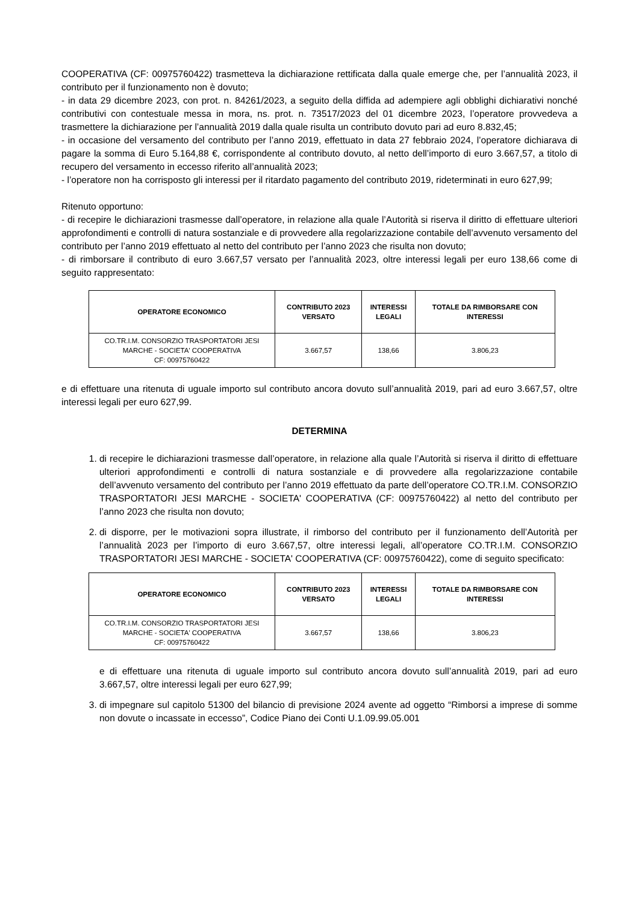COOPERATIVA (CF: 00975760422) trasmetteva la dichiarazione rettificata dalla quale emerge che, per l’annualità 2023, il contributo per il funzionamento non è dovuto;
- in data 29 dicembre 2023, con prot. n. 84261/2023, a seguito della diffida ad adempiere agli obblighi dichiarativi nonché contributivi con contestuale messa in mora, ns. prot. n. 73517/2023 del 01 dicembre 2023, l’operatore provvedeva a trasmettere la dichiarazione per l’annualità 2019 dalla quale risulta un contributo dovuto pari ad euro 8.832,45;
- in occasione del versamento del contributo per l’anno 2019, effettuato in data 27 febbraio 2024, l’operatore dichiarava di pagare la somma di Euro 5.164,88 €, corrispondente al contributo dovuto, al netto dell’importo di euro 3.667,57, a titolo di recupero del versamento in eccesso riferito all’annualità 2023;
- l’operatore non ha corrisposto gli interessi per il ritardato pagamento del contributo 2019, rideterminati in euro 627,99;
Ritenuto opportuno:
- di recepire le dichiarazioni trasmesse dall’operatore, in relazione alla quale l’Autorità si riserva il diritto di effettuare ulteriori approfondimenti e controlli di natura sostanziale e di provvedere alla regolarizzazione contabile dell’avvenuto versamento del contributo per l’anno 2019 effettuato al netto del contributo per l’anno 2023 che risulta non dovuto;
- di rimborsare il contributo di euro 3.667,57 versato per l’annualità 2023, oltre interessi legali per euro 138,66 come di seguito rappresentato:
| OPERATORE ECONOMICO | CONTRIBUTO 2023 VERSATO | INTERESSI LEGALI | TOTALE DA RIMBORSARE CON INTERESSI |
| --- | --- | --- | --- |
| CO.TR.I.M. CONSORZIO TRASPORTATORI JESI MARCHE - SOCIETA' COOPERATIVA CF: 00975760422 | 3.667,57 | 138,66 | 3.806,23 |
e di effettuare una ritenuta di uguale importo sul contributo ancora dovuto sull’annualità 2019, pari ad euro 3.667,57, oltre interessi legali per euro 627,99.
DETERMINA
1. di recepire le dichiarazioni trasmesse dall’operatore, in relazione alla quale l’Autorità si riserva il diritto di effettuare ulteriori approfondimenti e controlli di natura sostanziale e di provvedere alla regolarizzazione contabile dell’avvenuto versamento del contributo per l’anno 2019 effettuato da parte dell’operatore CO.TR.I.M. CONSORZIO TRASPORTATORI JESI MARCHE - SOCIETA' COOPERATIVA (CF: 00975760422) al netto del contributo per l’anno 2023 che risulta non dovuto;
2. di disporre, per le motivazioni sopra illustrate, il rimborso del contributo per il funzionamento dell’Autorità per l’annualità 2023 per l’importo di euro 3.667,57, oltre interessi legali, all’operatore CO.TR.I.M. CONSORZIO TRASPORTATORI JESI MARCHE - SOCIETA' COOPERATIVA (CF: 00975760422), come di seguito specificato:
| OPERATORE ECONOMICO | CONTRIBUTO 2023 VERSATO | INTERESSI LEGALI | TOTALE DA RIMBORSARE CON INTERESSI |
| --- | --- | --- | --- |
| CO.TR.I.M. CONSORZIO TRASPORTATORI JESI MARCHE - SOCIETA' COOPERATIVA CF: 00975760422 | 3.667,57 | 138,66 | 3.806,23 |
e di effettuare una ritenuta di uguale importo sul contributo ancora dovuto sull’annualità 2019, pari ad euro 3.667,57, oltre interessi legali per euro 627,99;
3. di impegnare sul capitolo 51300 del bilancio di previsione 2024 avente ad oggetto “Rimborsi a imprese di somme non dovute o incassate in eccesso”, Codice Piano dei Conti U.1.09.99.05.001